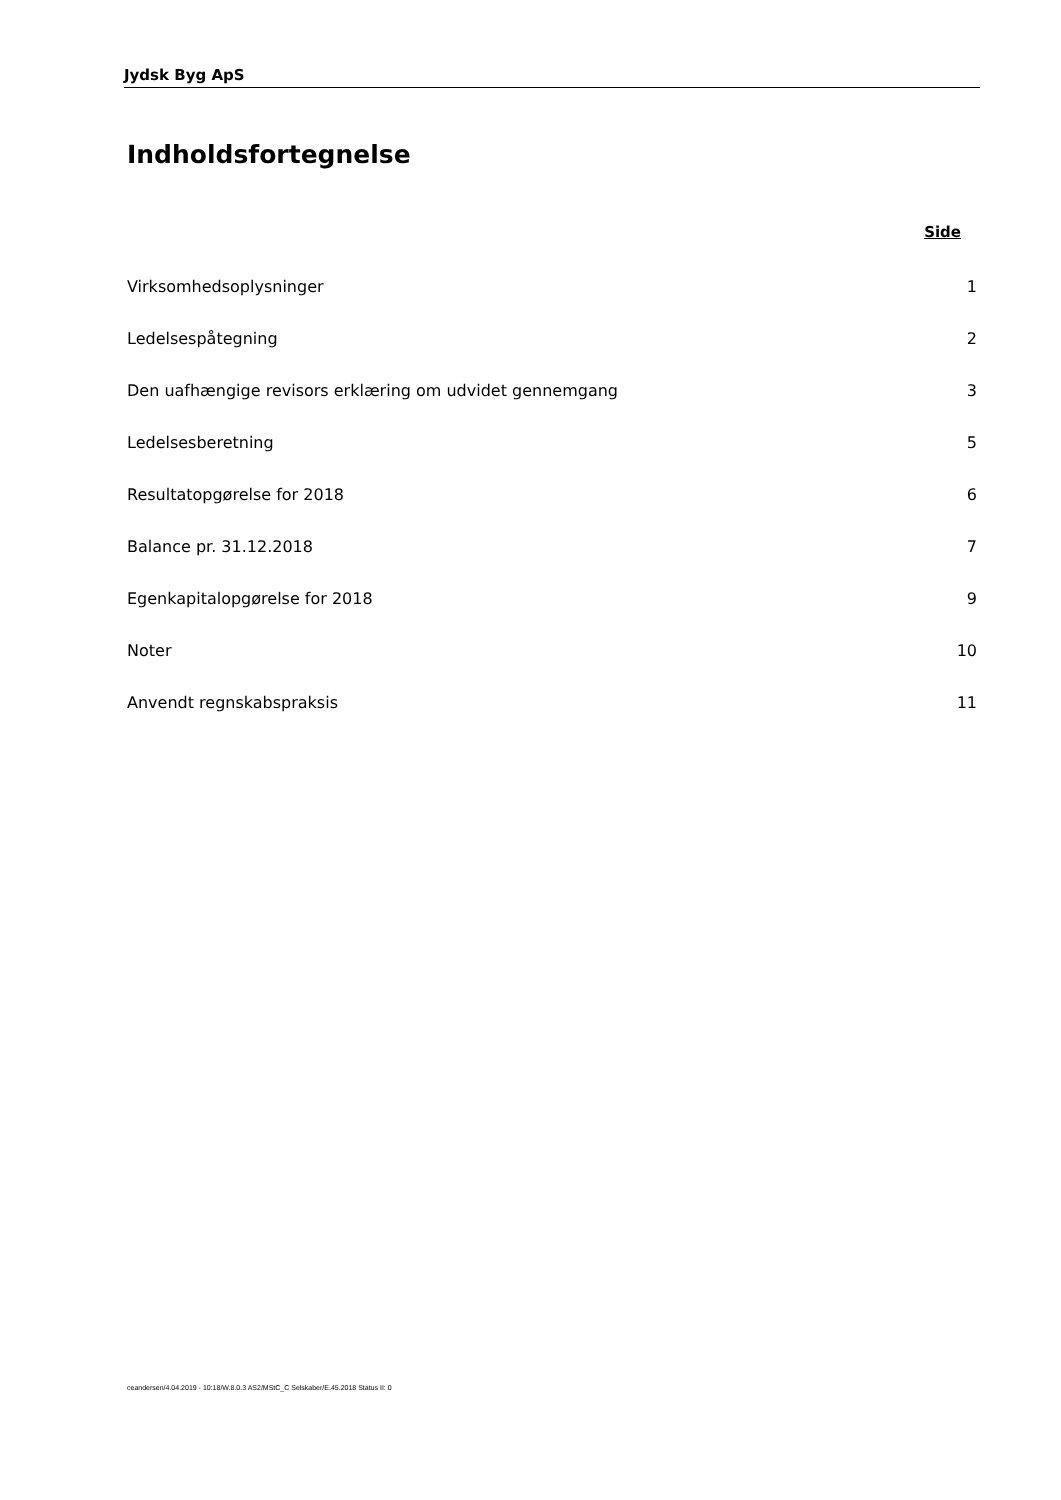Jydsk Byg ApS
Indholdsfortegnelse
Side
Virksomhedsoplysninger 1
Ledelsespåtegning 2
Den uafhængige revisors erklæring om udvidet gennemgang 3
Ledelsesberetning 5
Resultatopgørelse for 2018 6
Balance pr. 31.12.2018 7
Egenkapitalopgørelse for 2018 9
Noter 10
Anvendt regnskabspraksis 11
ceandersen/4.04.2019 - 10:18/W.8.0.3 AS2/MStC_C Selskaber/E.45.2018 Status II: 0